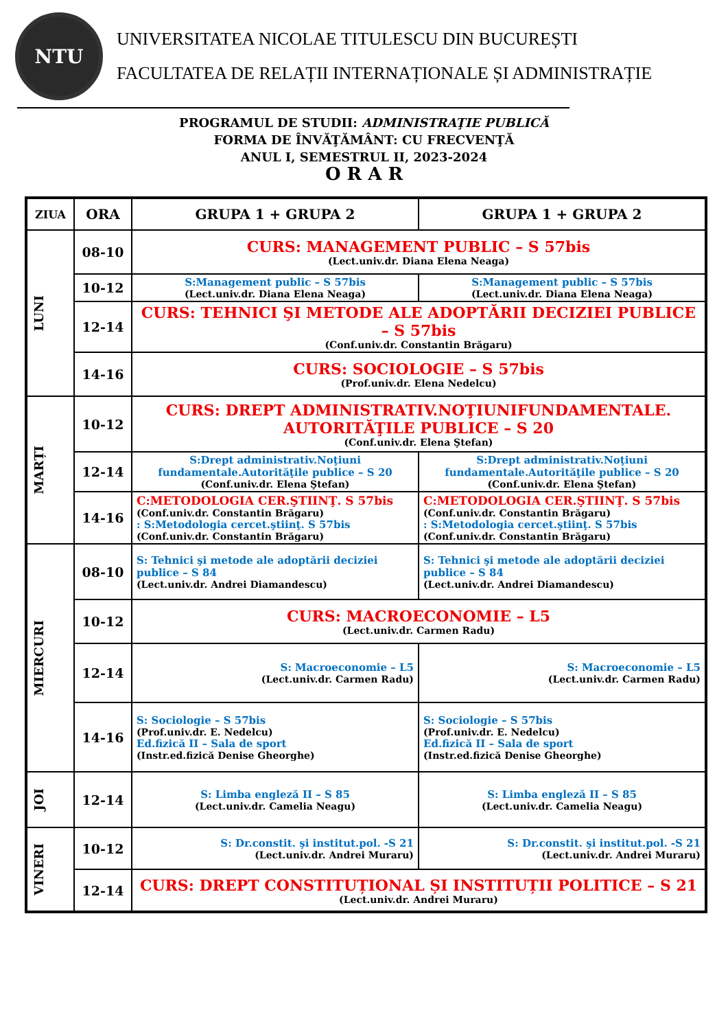NTU
UNIVERSITATEA NICOLAE TITULESCU DIN BUCUREȘTI
FACULTATEA DE RELAȚII INTERNAȚIONALE ȘI ADMINISTRAȚIE
PROGRAMUL DE STUDII: ADMINISTRAŢIE PUBLICĂ
FORMA DE ÎNVĂŢĂMÂNT: CU FRECVENŢĂ
ANUL I, SEMESTRUL II, 2023-2024
O R A R
| ZIUA | ORA | GRUPA 1 + GRUPA 2 | GRUPA 1 + GRUPA 2 |
| --- | --- | --- | --- |
| LUNI | 08-10 | CURS: MANAGEMENT PUBLIC – S 57bis (Lect.univ.dr. Diana Elena Neaga) | |
| | 10-12 | S:Management public – S 57bis (Lect.univ.dr. Diana Elena Neaga) | S:Management public – S 57bis (Lect.univ.dr. Diana Elena Neaga) |
| | 12-14 | CURS: TEHNICI ŞI METODE ALE ADOPTĂRII DECIZIEI PUBLICE – S 57bis (Conf.univ.dr. Constantin Brăgaru) | |
| | 14-16 | CURS: SOCIOLOGIE – S 57bis (Prof.univ.dr. Elena Nedelcu) | |
| MARȚI | 10-12 | CURS: DREPT ADMINISTRATIV.NOŢIUNIFUNDAMENTALE. AUTORITĂŢILE PUBLICE – S 20 (Conf.univ.dr. Elena Ştefan) | |
| | 12-14 | S:Drept administrativ.Noţiuni fundamentale.Autorităţile publice – S 20 (Conf.univ.dr. Elena Ştefan) | S:Drept administrativ.Noţiuni fundamentale.Autorităţile publice – S 20 (Conf.univ.dr. Elena Ştefan) |
| | 14-16 | C:METODOLOGIA CER.ŞTIINŢ. S 57bis (Conf.univ.dr. Constantin Brăgaru) : S:Metodologia cercet.ştiinţ. S 57bis (Conf.univ.dr. Constantin Brăgaru) | C:METODOLOGIA CER.ŞTIINŢ. S 57bis (Conf.univ.dr. Constantin Brăgaru) : S:Metodologia cercet.ştiinţ. S 57bis (Conf.univ.dr. Constantin Brăgaru) |
| MIERCURI | 08-10 | S: Tehnici şi metode ale adoptării deciziei publice – S 84 (Lect.univ.dr. Andrei Diamandescu) | S: Tehnici şi metode ale adoptării deciziei publice – S 84 (Lect.univ.dr. Andrei Diamandescu) |
| | 10-12 | CURS: MACROECONOMIE – L5 (Lect.univ.dr. Carmen Radu) | |
| | 12-14 | S: Macroeconomie – L5 (Lect.univ.dr. Carmen Radu) | S: Macroeconomie – L5 (Lect.univ.dr. Carmen Radu) |
| | 14-16 | S: Sociologie – S 57bis (Prof.univ.dr. E. Nedelcu) Ed.fizică II – Sala de sport (Instr.ed.fizică Denise Gheorghe) | S: Sociologie – S 57bis (Prof.univ.dr. E. Nedelcu) Ed.fizică II – Sala de sport (Instr.ed.fizică Denise Gheorghe) |
| JOI | 12-14 | S: Limba engleză II – S 85 (Lect.univ.dr. Camelia Neagu) | S: Limba engleză II – S 85 (Lect.univ.dr. Camelia Neagu) |
| VINERI | 10-12 | S: Dr.constit. şi institut.pol. -S 21 (Lect.univ.dr. Andrei Muraru) | S: Dr.constit. şi institut.pol. -S 21 (Lect.univ.dr. Andrei Muraru) |
| | 12-14 | CURS: DREPT CONSTITUȚIONAL ȘI INSTITUȚII POLITICE – S 21 (Lect.univ.dr. Andrei Muraru) | |